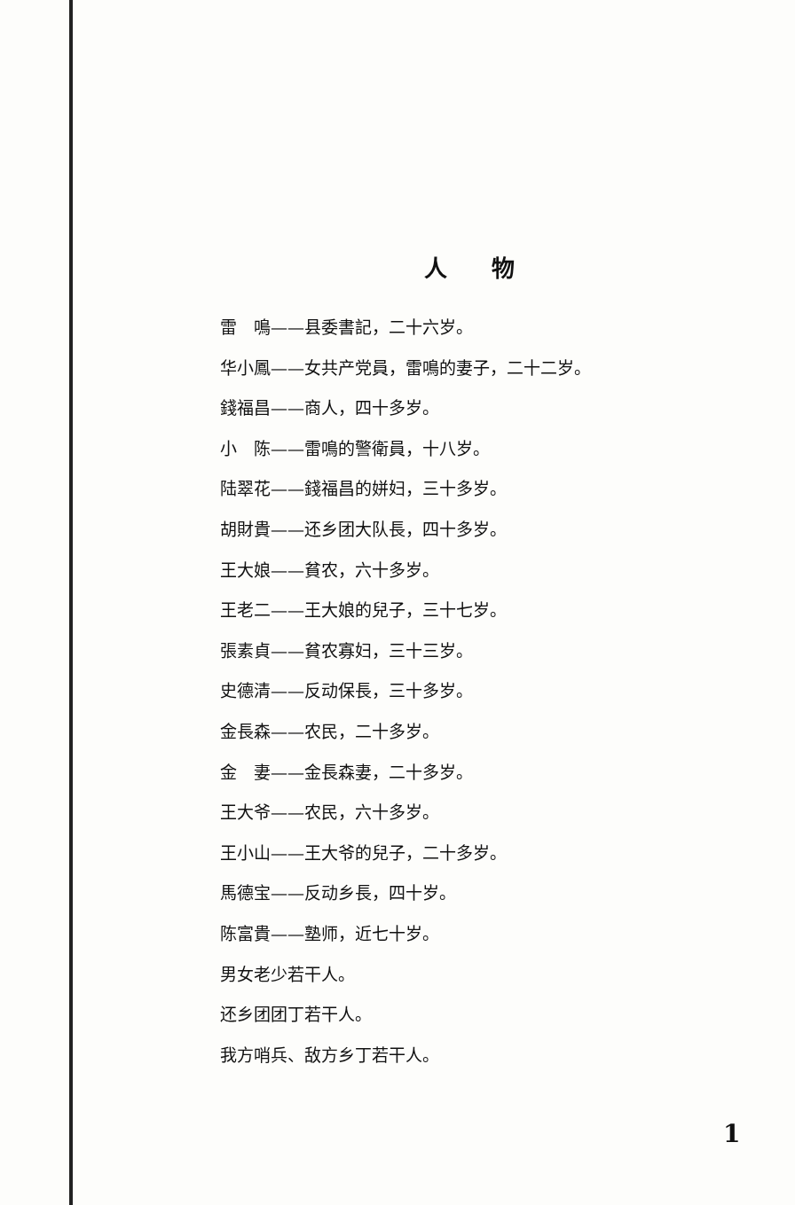人物
雷　鳴——县委書記，二十六岁。
华小鳳——女共产党員，雷鳴的妻子，二十二岁。
錢福昌——商人，四十多岁。
小　陈——雷鳴的警衛員，十八岁。
陆翠花——錢福昌的姘妇，三十多岁。
胡財貴——还乡团大队長，四十多岁。
王大娘——貧农，六十多岁。
王老二——王大娘的兒子，三十七岁。
張素貞——貧农寡妇，三十三岁。
史德清——反动保長，三十多岁。
金長森——农民，二十多岁。
金　妻——金長森妻，二十多岁。
王大爷——农民，六十多岁。
王小山——王大爷的兒子，二十多岁。
馬德宝——反动乡長，四十岁。
陈富貴——塾师，近七十岁。
男女老少若干人。
还乡团团丁若干人。
我方哨兵、敌方乡丁若干人。
1